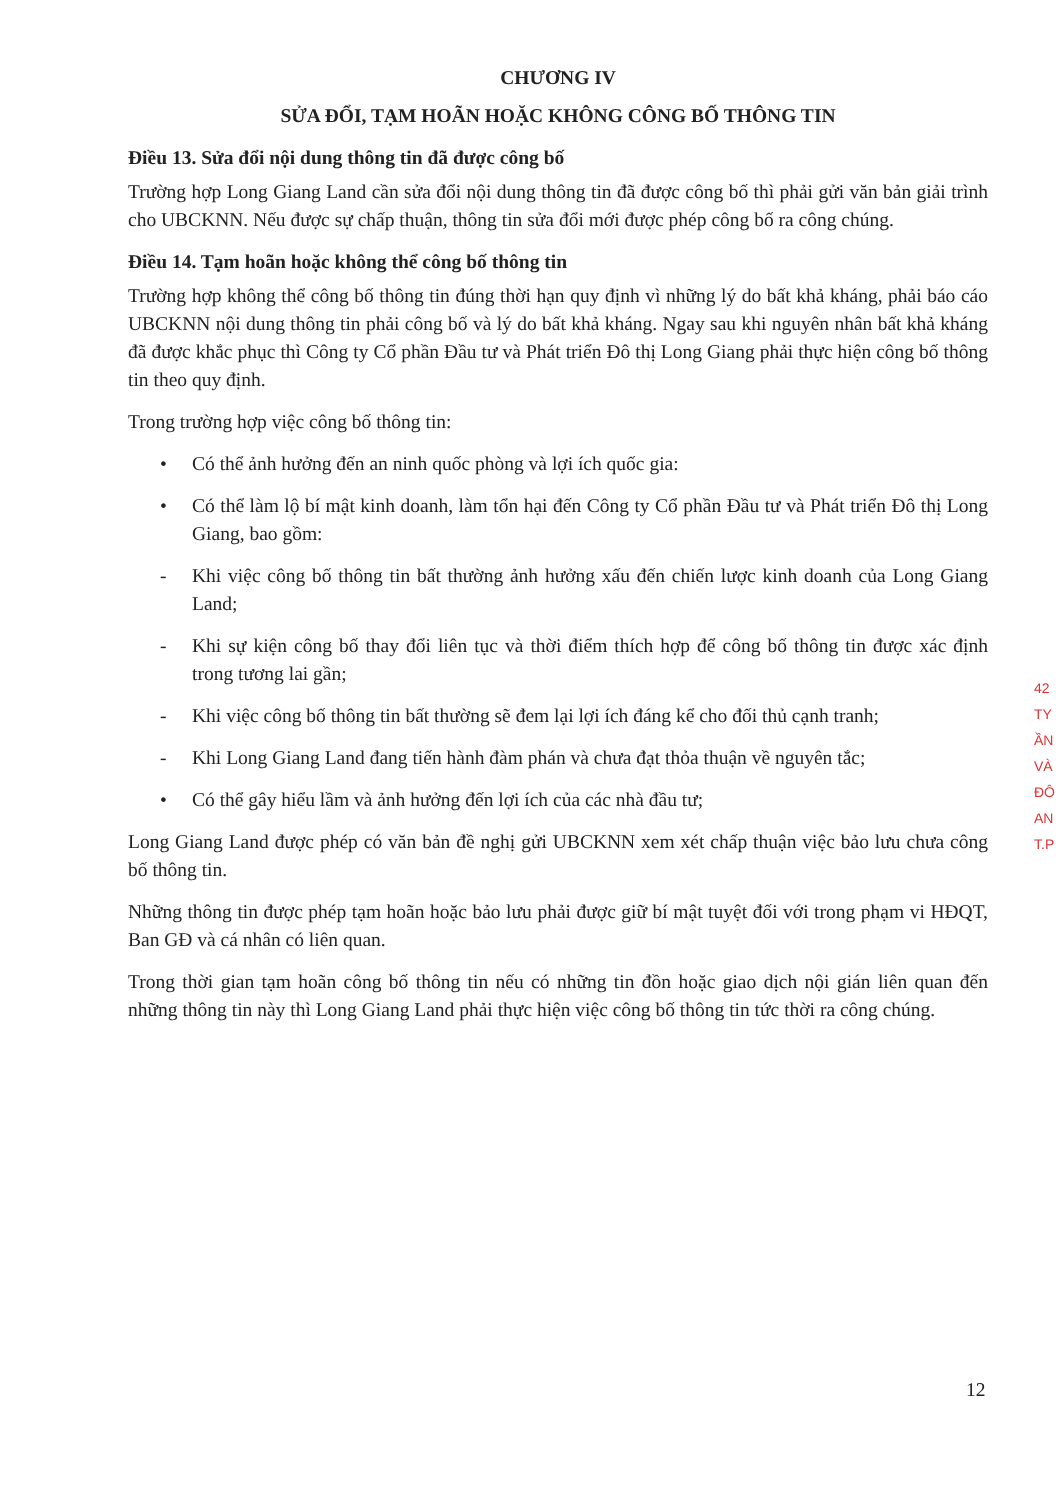CHƯƠNG IV
SỬA ĐỔI, TẠM HOÃN HOẶC KHÔNG CÔNG BỐ THÔNG TIN
Điều 13. Sửa đổi nội dung thông tin đã được công bố
Trường hợp Long Giang Land cần sửa đổi nội dung thông tin đã được công bố thì phải gửi văn bản giải trình cho UBCKNN. Nếu được sự chấp thuận, thông tin sửa đổi mới được phép công bố ra công chúng.
Điều 14. Tạm hoãn hoặc không thể công bố thông tin
Trường hợp không thể công bố thông tin đúng thời hạn quy định vì những lý do bất khả kháng, phải báo cáo UBCKNN nội dung thông tin phải công bố và lý do bất khả kháng. Ngay sau khi nguyên nhân bất khả kháng đã được khắc phục thì Công ty Cổ phần Đầu tư và Phát triển Đô thị Long Giang phải thực hiện công bố thông tin theo quy định.
Trong trường hợp việc công bố thông tin:
• Có thể ảnh hưởng đến an ninh quốc phòng và lợi ích quốc gia:
• Có thể làm lộ bí mật kinh doanh, làm tổn hại đến Công ty Cổ phần Đầu tư và Phát triển Đô thị Long Giang, bao gồm:
- Khi việc công bố thông tin bất thường ảnh hưởng xấu đến chiến lược kinh doanh của Long Giang Land;
- Khi sự kiện công bố thay đổi liên tục và thời điểm thích hợp để công bố thông tin được xác định trong tương lai gần;
- Khi việc công bố thông tin bất thường sẽ đem lại lợi ích đáng kể cho đối thủ cạnh tranh;
- Khi Long Giang Land đang tiến hành đàm phán và chưa đạt thỏa thuận về nguyên tắc;
• Có thể gây hiểu lầm và ảnh hưởng đến lợi ích của các nhà đầu tư;
Long Giang Land được phép có văn bản đề nghị gửi UBCKNN xem xét chấp thuận việc bảo lưu chưa công bố thông tin.
Những thông tin được phép tạm hoãn hoặc bảo lưu phải được giữ bí mật tuyệt đối với trong phạm vi HĐQT, Ban GĐ và cá nhân có liên quan.
Trong thời gian tạm hoãn công bố thông tin nếu có những tin đồn hoặc giao dịch nội gián liên quan đến những thông tin này thì Long Giang Land phải thực hiện việc công bố thông tin tức thời ra công chúng.
42
TY
ẦN
VÀ
ĐÔ
AN
T.P
12